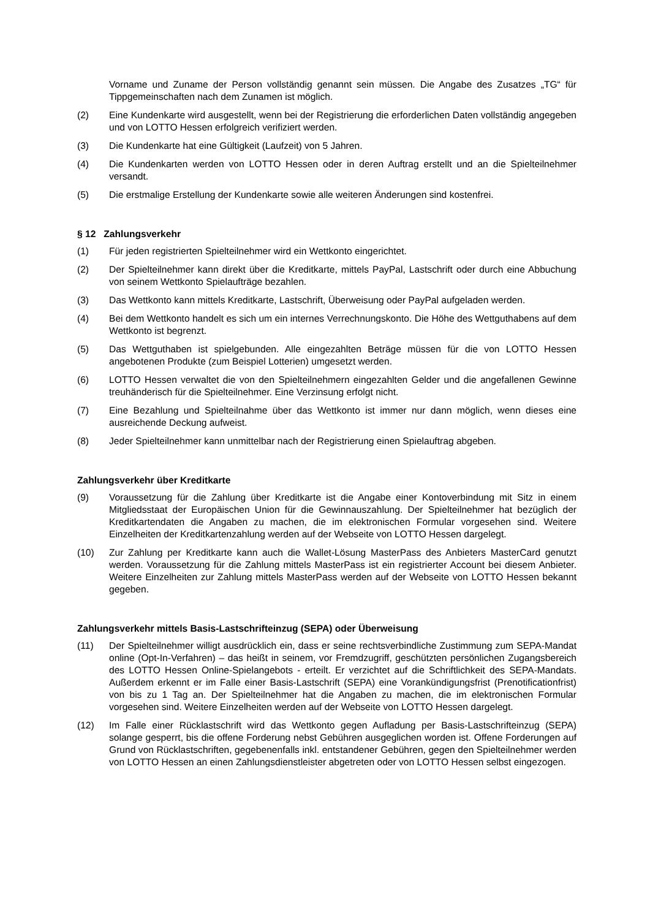Vorname und Zuname der Person vollständig genannt sein müssen. Die Angabe des Zusatzes „TG“ für Tippgemeinschaften nach dem Zunamen ist möglich.
(2) Eine Kundenkarte wird ausgestellt, wenn bei der Registrierung die erforderlichen Daten vollständig angegeben und von LOTTO Hessen erfolgreich verifiziert werden.
(3) Die Kundenkarte hat eine Gültigkeit (Laufzeit) von 5 Jahren.
(4) Die Kundenkarten werden von LOTTO Hessen oder in deren Auftrag erstellt und an die Spielteilnehmer versandt.
(5) Die erstmalige Erstellung der Kundenkarte sowie alle weiteren Änderungen sind kostenfrei.
§ 12 Zahlungsverkehr
(1) Für jeden registrierten Spielteilnehmer wird ein Wettkonto eingerichtet.
(2) Der Spielteilnehmer kann direkt über die Kreditkarte, mittels PayPal, Lastschrift oder durch eine Abbuchung von seinem Wettkonto Spielaufträge bezahlen.
(3) Das Wettkonto kann mittels Kreditkarte, Lastschrift, Überweisung oder PayPal aufgeladen werden.
(4) Bei dem Wettkonto handelt es sich um ein internes Verrechnungskonto. Die Höhe des Wettguthabens auf dem Wettkonto ist begrenzt.
(5) Das Wettguthaben ist spielgebunden. Alle eingezahlten Beträge müssen für die von LOTTO Hessen angebotenen Produkte (zum Beispiel Lotterien) umgesetzt werden.
(6) LOTTO Hessen verwaltet die von den Spielteilnehmern eingezahlten Gelder und die angefallenen Gewinne treuhänderisch für die Spielteilnehmer. Eine Verzinsung erfolgt nicht.
(7) Eine Bezahlung und Spielteilnahme über das Wettkonto ist immer nur dann möglich, wenn dieses eine ausreichende Deckung aufweist.
(8) Jeder Spielteilnehmer kann unmittelbar nach der Registrierung einen Spielauftrag abgeben.
Zahlungsverkehr über Kreditkarte
(9) Voraussetzung für die Zahlung über Kreditkarte ist die Angabe einer Kontoverbindung mit Sitz in einem Mitgliedsstaat der Europäischen Union für die Gewinnauszahlung. Der Spielteilnehmer hat bezüglich der Kreditkartendaten die Angaben zu machen, die im elektronischen Formular vorgesehen sind. Weitere Einzelheiten der Kreditkartenzahlung werden auf der Webseite von LOTTO Hessen dargelegt.
(10) Zur Zahlung per Kreditkarte kann auch die Wallet-Lösung MasterPass des Anbieters MasterCard genutzt werden. Voraussetzung für die Zahlung mittels MasterPass ist ein registrierter Account bei diesem Anbieter. Weitere Einzelheiten zur Zahlung mittels MasterPass werden auf der Webseite von LOTTO Hessen bekannt gegeben.
Zahlungsverkehr mittels Basis-Lastschrifteinzug (SEPA) oder Überweisung
(11) Der Spielteilnehmer willigt ausdrücklich ein, dass er seine rechtsverbindliche Zustimmung zum SEPA-Mandat online (Opt-In-Verfahren) – das heißt in seinem, vor Fremdzugriff, geschützten persönlichen Zugangsbereich des LOTTO Hessen Online-Spielangebots - erteilt. Er verzichtet auf die Schriftlichkeit des SEPA-Mandats. Außerdem erkennt er im Falle einer Basis-Lastschrift (SEPA) eine Vorankündigungsfrist (Prenotificationfrist) von bis zu 1 Tag an. Der Spielteilnehmer hat die Angaben zu machen, die im elektronischen Formular vorgesehen sind. Weitere Einzelheiten werden auf der Webseite von LOTTO Hessen dargelegt.
(12) Im Falle einer Rücklastschrift wird das Wettkonto gegen Aufladung per Basis-Lastschrifteinzug (SEPA) solange gesperrt, bis die offene Forderung nebst Gebühren ausgeglichen worden ist. Offene Forderungen auf Grund von Rücklastschriften, gegebenenfalls inkl. entstandener Gebühren, gegen den Spielteilnehmer werden von LOTTO Hessen an einen Zahlungsdienstleister abgetreten oder von LOTTO Hessen selbst eingezogen.